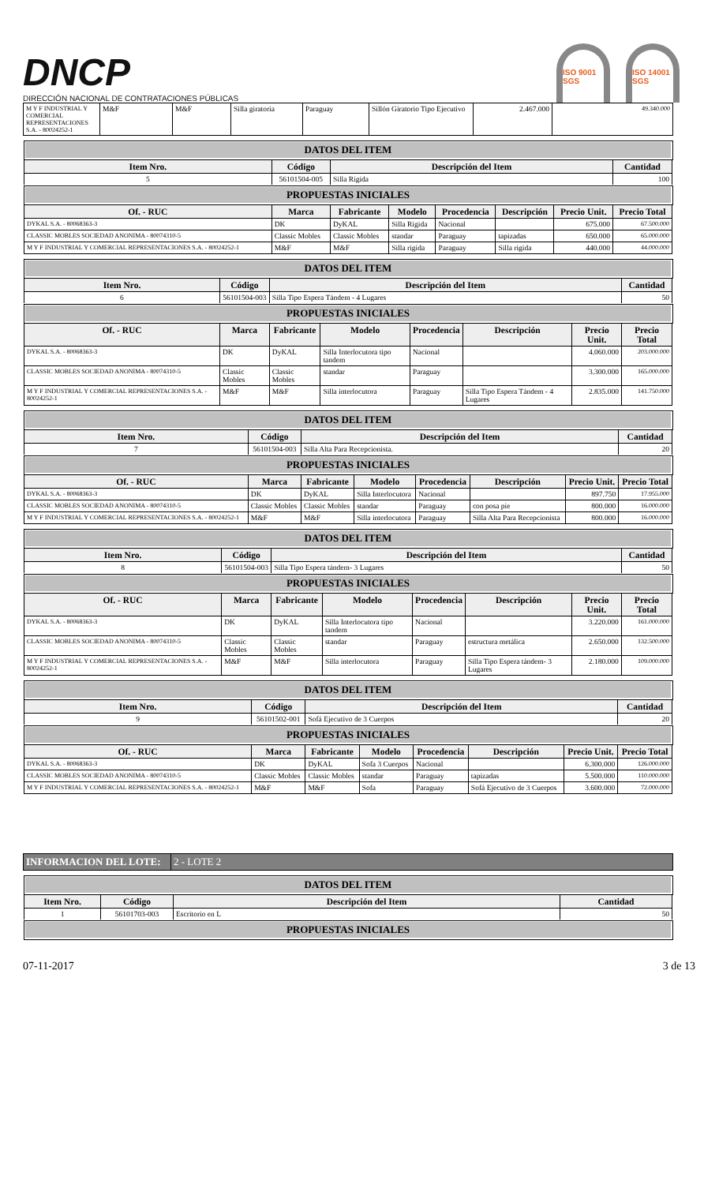DNCP
DIRECCIÓN NACIONAL DE CONTRATACIONES PÚBLICAS
ISO 9001 SGS
ISO 14001 SGS
| M Y F INDUSTRIAL Y COMERCIAL REPRESENTACIONES S.A. - 80024252-1 | M&F | M&F | Silla giratoria | Paraguay | Sillón Giratorio Tipo Ejecutivo | 2.467.000 | 49.340.000 |
| DATOS DEL ITEM | | | | | | | |
| Item Nro. | Código | Descripción del Item | | | | | Cantidad |
| 5 | 56101504-005 | Silla Rígida | | | | | 100 |
| PROPUESTAS INICIALES | | | | | | | |
| Of. - RUC | Marca | Fabricante | Modelo | Procedencia | Descripción | Precio Unit. | Precio Total |
| DYKAL S.A. - 80068363-3 | DK | DyKAL | Silla Rigida | Nacional | | 675.000 | 67.500.000 |
| CLASSIC MOBLES SOCIEDAD ANONIMA - 80074310-5 | Classic Mobles | Classic Mobles | standar | Paraguay | tapizadas | 650.000 | 65.000.000 |
| M Y F INDUSTRIAL Y COMERCIAL REPRESENTACIONES S.A. - 80024252-1 | M&F | M&F | Silla rigida | Paraguay | Silla rigida | 440.000 | 44.000.000 |
| DATOS DEL ITEM | | | | | | | |
| Item Nro. | Código | Descripción del Item | | | | | Cantidad |
| 6 | 56101504-003 | Silla Tipo Espera Tándem - 4 Lugares | | | | | 50 |
| PROPUESTAS INICIALES | | | | | | | |
| Of. - RUC | Marca | Fabricante | Modelo | Procedencia | Descripción | Precio Unit. | Precio Total |
| DYKAL S.A. - 80068363-3 | DK | DyKAL | Silla Interlocutora tipo tandem | Nacional | | 4.060.000 | 203.000.000 |
| CLASSIC MOBLES SOCIEDAD ANONIMA - 80074310-5 | Classic Mobles | Classic Mobles | standar | Paraguay | | 3.300.000 | 165.000.000 |
| M Y F INDUSTRIAL Y COMERCIAL REPRESENTACIONES S.A. - 80024252-1 | M&F | M&F | Silla interlocutora | Paraguay | Silla Tipo Espera Tándem - 4 Lugares | 2.835.000 | 141.750.000 |
| DATOS DEL ITEM | | | | | | | |
| Item Nro. | Código | Descripción del Item | | | | | Cantidad |
| 7 | 56101504-003 | Silla Alta Para Recepcionista. | | | | | 20 |
| PROPUESTAS INICIALES | | | | | | | |
| Of. - RUC | Marca | Fabricante | Modelo | Procedencia | Descripción | Precio Unit. | Precio Total |
| DYKAL S.A. - 80068363-3 | DK | DyKAL | Silla Interlocutora | Nacional | | 897.750 | 17.955.000 |
| CLASSIC MOBLES SOCIEDAD ANONIMA - 80074310-5 | Classic Mobles | Classic Mobles | standar | Paraguay | con posa pie | 800.000 | 16.000.000 |
| M Y F INDUSTRIAL Y COMERCIAL REPRESENTACIONES S.A. - 80024252-1 | M&F | M&F | Silla interlocutora | Paraguay | Silla Alta Para Recepcionista | 800.000 | 16.000.000 |
| DATOS DEL ITEM | | | | | | | |
| Item Nro. | Código | Descripción del Item | | | | | Cantidad |
| 8 | 56101504-003 | Silla Tipo Espera tándem- 3 Lugares | | | | | 50 |
| PROPUESTAS INICIALES | | | | | | | |
| Of. - RUC | Marca | Fabricante | Modelo | Procedencia | Descripción | Precio Unit. | Precio Total |
| DYKAL S.A. - 80068363-3 | DK | DyKAL | Silla Interlocutora tipo tandem | Nacional | | 3.220.000 | 161.000.000 |
| CLASSIC MOBLES SOCIEDAD ANONIMA - 80074310-5 | Classic Mobles | Classic Mobles | standar | Paraguay | estructura metálica | 2.650.000 | 132.500.000 |
| M Y F INDUSTRIAL Y COMERCIAL REPRESENTACIONES S.A. - 80024252-1 | M&F | M&F | Silla interlocutora | Paraguay | Silla Tipo Espera tándem- 3 Lugares | 2.180.000 | 109.000.000 |
| DATOS DEL ITEM | | | | | | | |
| Item Nro. | Código | Descripción del Item | | | | | Cantidad |
| 9 | 56101502-001 | Sofá Ejecutivo de 3 Cuerpos | | | | | 20 |
| PROPUESTAS INICIALES | | | | | | | |
| Of. - RUC | Marca | Fabricante | Modelo | Procedencia | Descripción | Precio Unit. | Precio Total |
| DYKAL S.A. - 80068363-3 | DK | DyKAL | Sofa 3 Cuerpos | Nacional | | 6.300.000 | 126.000.000 |
| CLASSIC MOBLES SOCIEDAD ANONIMA - 80074310-5 | Classic Mobles | Classic Mobles | standar | Paraguay | tapizadas | 5.500.000 | 110.000.000 |
| M Y F INDUSTRIAL Y COMERCIAL REPRESENTACIONES S.A. - 80024252-1 | M&F | M&F | Sofa | Paraguay | Sofá Ejecutivo de 3 Cuerpos | 3.600.000 | 72.000.000 |
| INFORMACION DEL LOTE: | 2 - LOTE 2 |
| DATOS DEL ITEM | | | |
| Item Nro. | Código | Descripción del Item | Cantidad |
| 1 | 56101703-003 | Escritorio en L | 50 |
| PROPUESTAS INICIALES | | | |
07-11-2017 3 de 13